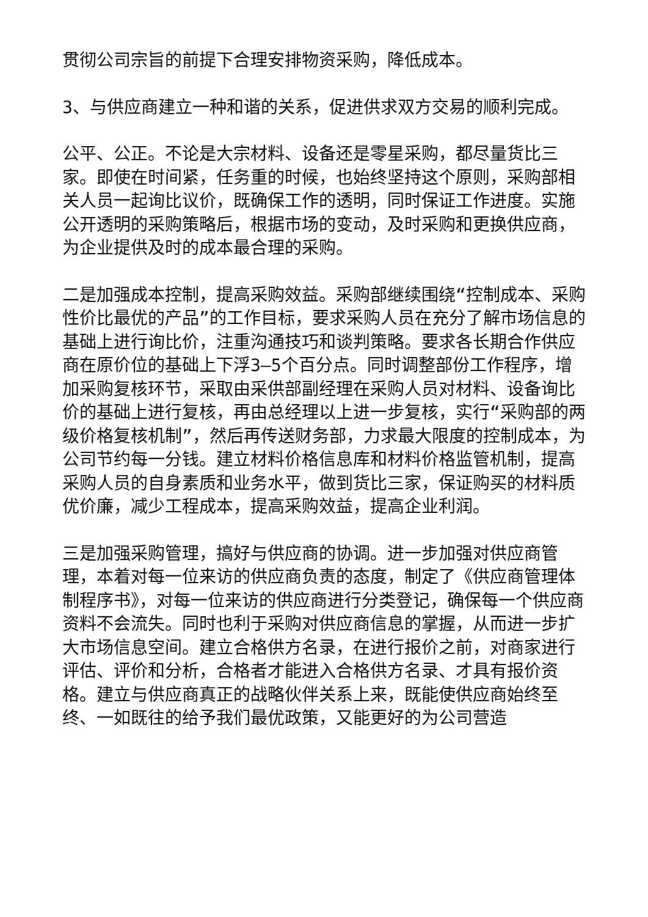贯彻公司宗旨的前提下合理安排物资采购，降低成本。
3、与供应商建立一种和谐的关系，促进供求双方交易的顺利完成。
公平、公正。不论是大宗材料、设备还是零星采购，都尽量货比三家。即使在时间紧，任务重的时候，也始终坚持这个原则，采购部相关人员一起询比议价，既确保工作的透明，同时保证工作进度。实施公开透明的采购策略后，根据市场的变动，及时采购和更换供应商，为企业提供及时的成本最合理的采购。
二是加强成本控制，提高采购效益。采购部继续围绕“控制成本、采购性价比最优的产品”的工作目标，要求采购人员在充分了解市场信息的基础上进行询比价，注重沟通技巧和谈判策略。要求各长期合作供应商在原价位的基础上下浮3—5个百分点。同时调整部份工作程序，增加采购复核环节，采取由采供部副经理在采购人员对材料、设备询比价的基础上进行复核，再由总经理以上进一步复核，实行“采购部的两级价格复核机制”，然后再传送财务部，力求最大限度的控制成本，为公司节约每一分钱。建立材料价格信息库和材料价格监管机制，提高采购人员的自身素质和业务水平，做到货比三家，保证购买的材料质优价廉，减少工程成本，提高采购效益，提高企业利润。
三是加强采购管理，搞好与供应商的协调。进一步加强对供应商管理，本着对每一位来访的供应商负责的态度，制定了《供应商管理体制程序书》，对每一位来访的供应商进行分类登记，确保每一个供应商资料不会流失。同时也利于采购对供应商信息的掌握，从而进一步扩大市场信息空间。建立合格供方名录，在进行报价之前，对商家进行评估、评价和分析，合格者才能进入合格供方名录、才具有报价资格。建立与供应商真正的战略伙伴关系上来，既能使供应商始终至终、一如既往的给予我们最优政策，又能更好的为公司营造